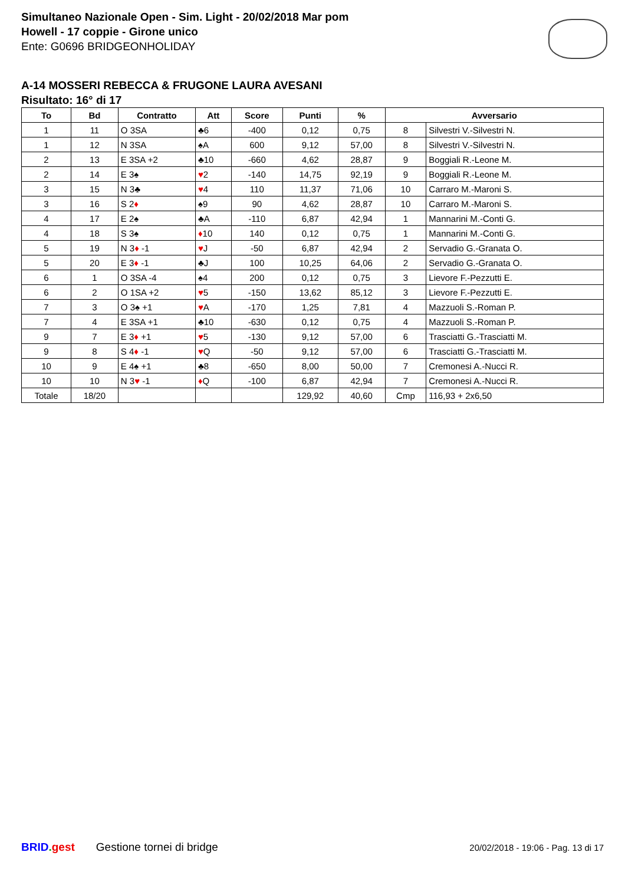Simultaneo Nazionale Open - Sim. Light - 20/02/2018 Mar pom
Howell - 17 coppie - Girone unico
Ente: G0696 BRIDGEONHOLIDAY
A-14 MOSSERI REBECCA & FRUGONE LAURA AVESANI
Risultato: 16° di 17
| To | Bd | Contratto | Att | Score | Punti | % | Avversario | |
| --- | --- | --- | --- | --- | --- | --- | --- | --- |
| 1 | 11 | O 3SA | ♣6 | -400 | 0,12 | 0,75 | 8 | Silvestri V.-Silvestri N. |
| 1 | 12 | N 3SA | ♠A | 600 | 9,12 | 57,00 | 8 | Silvestri V.-Silvestri N. |
| 2 | 13 | E 3SA +2 | ♣10 | -660 | 4,62 | 28,87 | 9 | Boggiali R.-Leone M. |
| 2 | 14 | E 3♠ | ♥ 2 | -140 | 14,75 | 92,19 | 9 | Boggiali R.-Leone M. |
| 3 | 15 | N 3♣ | ♥ 4 | 110 | 11,37 | 71,06 | 10 | Carraro M.-Maroni S. |
| 3 | 16 | S 2 ♦ | ♠9 | 90 | 4,62 | 28,87 | 10 | Carraro M.-Maroni S. |
| 4 | 17 | E 2♠ | ♣A | -110 | 6,87 | 42,94 | 1 | Mannarini M.-Conti G. |
| 4 | 18 | S 3♠ | ♦ 10 | 140 | 0,12 | 0,75 | 1 | Mannarini M.-Conti G. |
| 5 | 19 | N 3 ♦ -1 | ♥ J | -50 | 6,87 | 42,94 | 2 | Servadio G.-Granata O. |
| 5 | 20 | E 3 ♦ -1 | ♣J | 100 | 10,25 | 64,06 | 2 | Servadio G.-Granata O. |
| 6 | 1 | O 3SA -4 | ♠4 | 200 | 0,12 | 0,75 | 3 | Lievore F.-Pezzutti E. |
| 6 | 2 | O 1SA +2 | ♥ 5 | -150 | 13,62 | 85,12 | 3 | Lievore F.-Pezzutti E. |
| 7 | 3 | O 3♠ +1 | ♥ A | -170 | 1,25 | 7,81 | 4 | Mazzuoli S.-Roman P. |
| 7 | 4 | E 3SA +1 | ♣10 | -630 | 0,12 | 0,75 | 4 | Mazzuoli S.-Roman P. |
| 9 | 7 | E 3 ♦ +1 | ♥ 5 | -130 | 9,12 | 57,00 | 6 | Trasciatti G.-Trasciatti M. |
| 9 | 8 | S 4 ♦ -1 | ♥ Q | -50 | 9,12 | 57,00 | 6 | Trasciatti G.-Trasciatti M. |
| 10 | 9 | E 4♠ +1 | ♣8 | -650 | 8,00 | 50,00 | 7 | Cremonesi A.-Nucci R. |
| 10 | 10 | N 3 ♥ -1 | ♦ Q | -100 | 6,87 | 42,94 | 7 | Cremonesi A.-Nucci R. |
| Totale | 18/20 | | | | 129,92 | 40,60 | Cmp | 116,93 + 2x6,50 |
BRID. gest Gestione tornei di bridge 20/02/2018 - 19:06 - Pag. 13 di 17